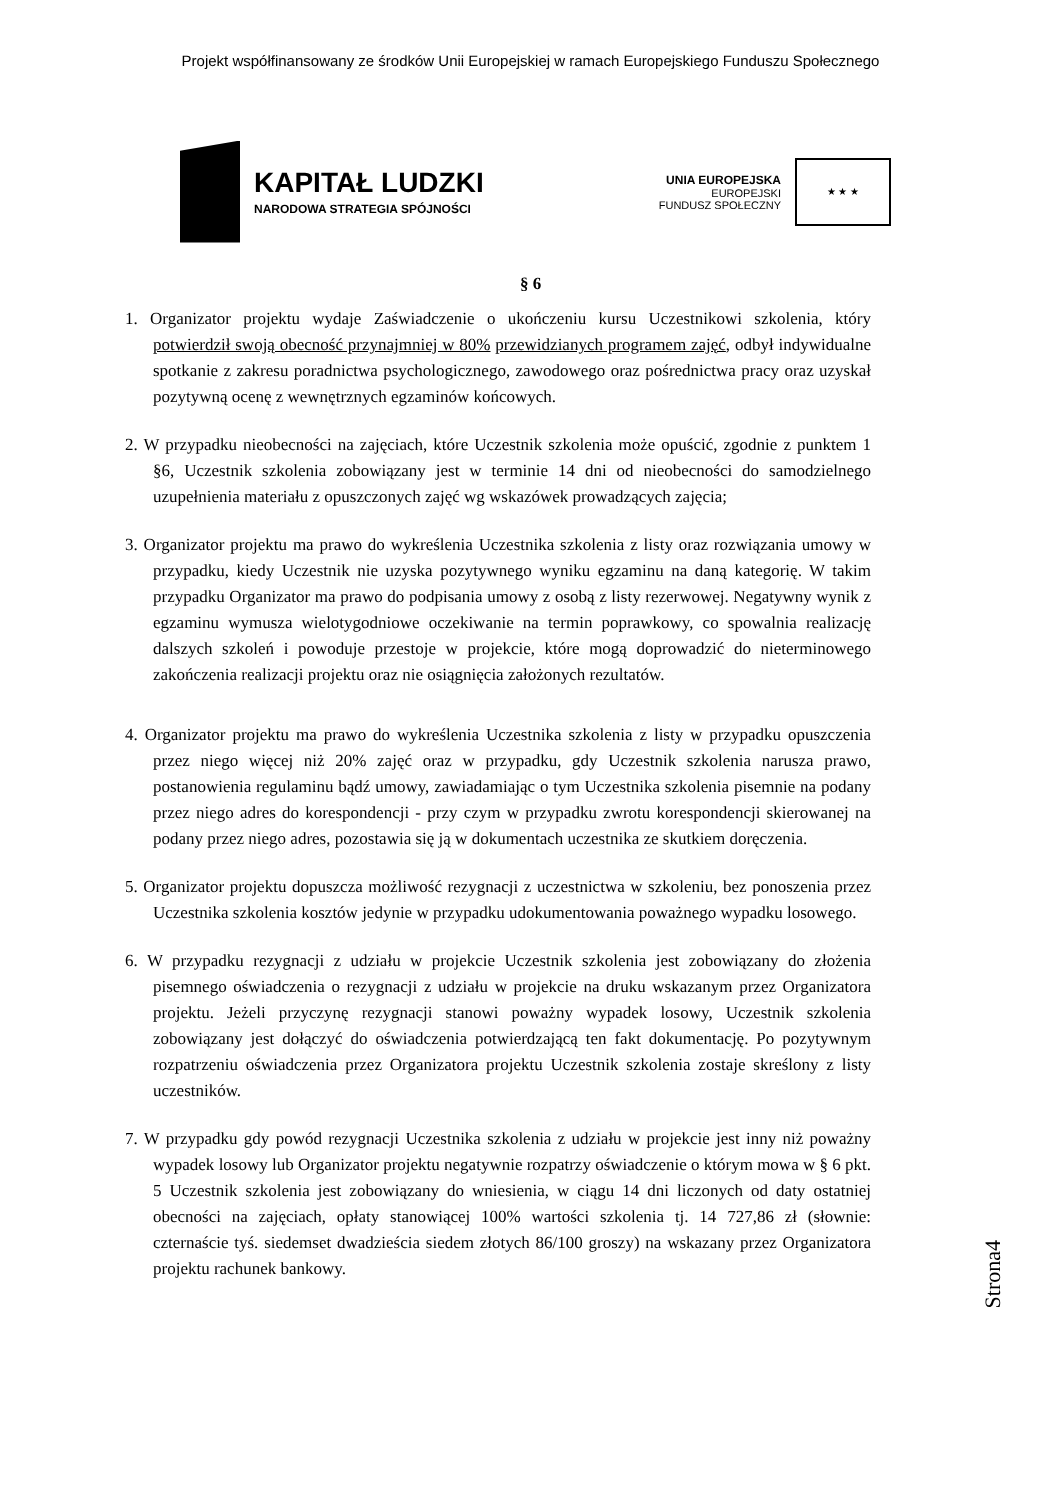Projekt współfinansowany ze środków Unii Europejskiej w ramach Europejskiego Funduszu Społecznego
KAPITAŁ LUDZKI
NARODOWA STRATEGIA SPÓJNOŚCI
UNIA EUROPEJSKA
EUROPEJSKI
FUNDUSZ SPOŁECZNY
★ ★ ★
§ 6
1. Organizator projektu wydaje Zaświadczenie o ukończeniu kursu Uczestnikowi szkolenia, który potwierdził swoją obecność przynajmniej w 80% przewidzianych programem zajęć, odbył indywidualne spotkanie z zakresu poradnictwa psychologicznego, zawodowego oraz pośrednictwa pracy oraz uzyskał pozytywną ocenę z wewnętrznych egzaminów końcowych.
2. W przypadku nieobecności na zajęciach, które Uczestnik szkolenia może opuścić, zgodnie z punktem 1 §6, Uczestnik szkolenia zobowiązany jest w terminie 14 dni od nieobecności do samodzielnego uzupełnienia materiału z opuszczonych zajęć wg wskazówek prowadzących zajęcia;
3. Organizator projektu ma prawo do wykreślenia Uczestnika szkolenia z listy oraz rozwiązania umowy w przypadku, kiedy Uczestnik nie uzyska pozytywnego wyniku egzaminu na daną kategorię. W takim przypadku Organizator ma prawo do podpisania umowy z osobą z listy rezerwowej. Negatywny wynik z egzaminu wymusza wielotygodniowe oczekiwanie na termin poprawkowy, co spowalnia realizację dalszych szkoleń i powoduje przestoje w projekcie, które mogą doprowadzić do nieterminowego zakończenia realizacji projektu oraz nie osiągnięcia założonych rezultatów.
4. Organizator projektu ma prawo do wykreślenia Uczestnika szkolenia z listy w przypadku opuszczenia przez niego więcej niż 20% zajęć oraz w przypadku, gdy Uczestnik szkolenia narusza prawo, postanowienia regulaminu bądź umowy, zawiadamiając o tym Uczestnika szkolenia pisemnie na podany przez niego adres do korespondencji - przy czym w przypadku zwrotu korespondencji skierowanej na podany przez niego adres, pozostawia się ją w dokumentach uczestnika ze skutkiem doręczenia.
5. Organizator projektu dopuszcza możliwość rezygnacji z uczestnictwa w szkoleniu, bez ponoszenia przez Uczestnika szkolenia kosztów jedynie w przypadku udokumentowania poważnego wypadku losowego.
6. W przypadku rezygnacji z udziału w projekcie Uczestnik szkolenia jest zobowiązany do złożenia pisemnego oświadczenia o rezygnacji z udziału w projekcie na druku wskazanym przez Organizatora projektu. Jeżeli przyczynę rezygnacji stanowi poważny wypadek losowy, Uczestnik szkolenia zobowiązany jest dołączyć do oświadczenia potwierdzającą ten fakt dokumentację. Po pozytywnym rozpatrzeniu oświadczenia przez Organizatora projektu Uczestnik szkolenia zostaje skreślony z listy uczestników.
7. W przypadku gdy powód rezygnacji Uczestnika szkolenia z udziału w projekcie jest inny niż poważny wypadek losowy lub Organizator projektu negatywnie rozpatrzy oświadczenie o którym mowa w § 6 pkt. 5 Uczestnik szkolenia jest zobowiązany do wniesienia, w ciągu 14 dni liczonych od daty ostatniej obecności na zajęciach, opłaty stanowiącej 100% wartości szkolenia tj. 14 727,86 zł (słownie: czternaście tyś. siedemset dwadzieścia siedem złotych 86/100 groszy) na wskazany przez Organizatora projektu rachunek bankowy.
Strona4